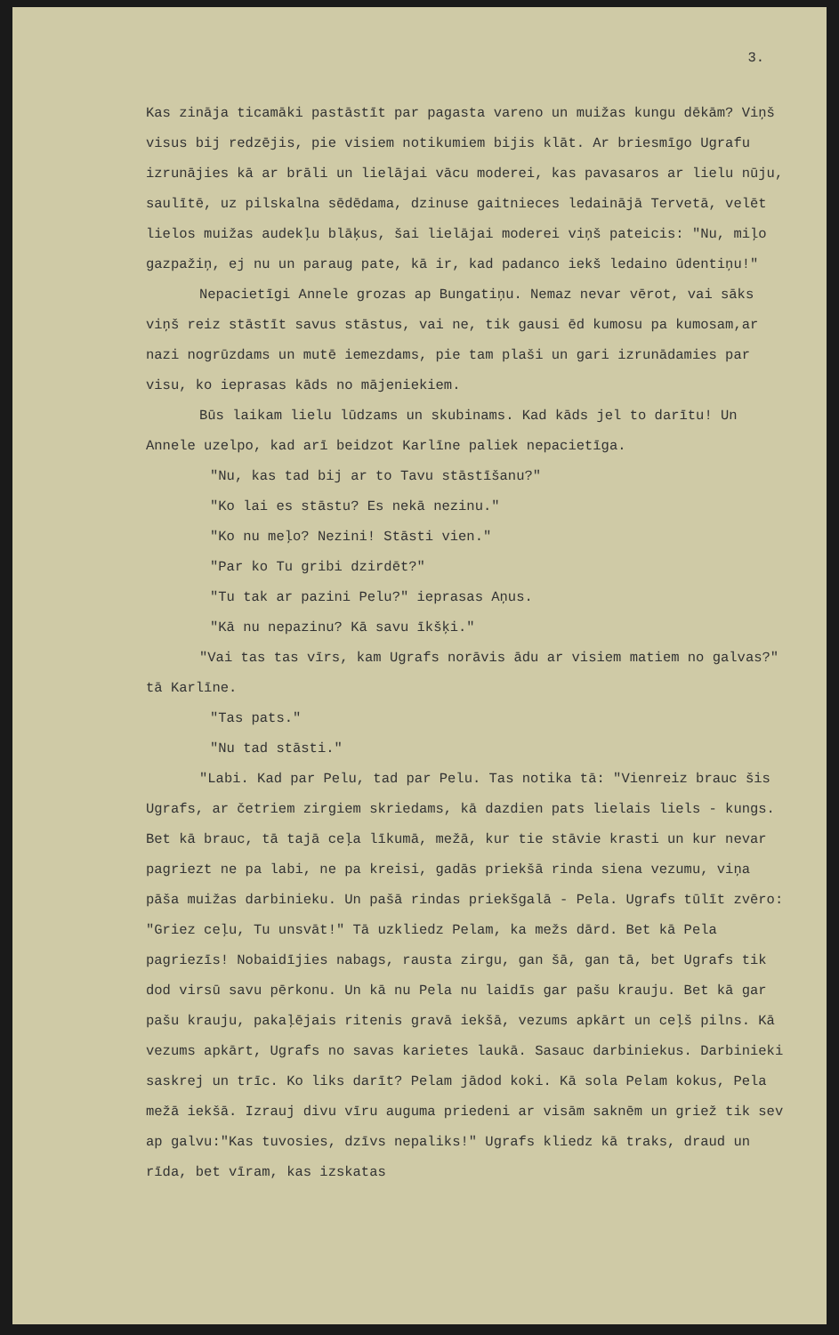3.
Kas zināja ticamāki pastāstīt par pagasta vareno un muižas kungu dēkām? Viņš visus bij redzējis, pie visiem notikumiem bijis klāt. Ar briesmīgo Ugrafu izrunājies kā ar brāli un lielājai vācu moderei, kas pavasaros ar lielu nūju, saulītē, uz pilskalna sēdēdama, dzinuse gaitnieces ledainājā Tervetā, velēt lielos muižas audekļu blāķus, šai lielājai moderei viņš pateicis: "Nu, miļo gazpažiņ, ej nu un paraug pate, kā ir, kad padanco iekš ledaino ūdentiņu!"
Nepacietīgi Annele grozas ap Bungatiņu. Nemaz nevar vērot, vai sāks viņš reiz stāstīt savus stāstus, vai ne, tik gausi ēd kumosu pa kumosam,ar nazi nogrūzdams un mutē iemezdams, pie tam plaši un gari izrunādamies par visu, ko ieprasas kāds no mājeniekiem.
Būs laikam lielu lūdzams un skubinams. Kad kāds jel to darītu! Un Annele uzelpo, kad arī beidzot Karlīne paliek nepacietīga.
"Nu, kas tad bij ar to Tavu stāstīšanu?"
"Ko lai es stāstu? Es nekā nezinu."
"Ko nu meļo? Nezini! Stāsti vien."
"Par ko Tu gribi dzirdēt?"
"Tu tak ar pazini Pelu?" ieprasas Aņus.
"Kā nu nepazinu? Kā savu īkšķi."
"Vai tas tas vīrs, kam Ugrafs norāvis ādu ar visiem matiem no galvas?" tā Karlīne.
"Tas pats."
"Nu tad stāsti."
"Labi. Kad par Pelu, tad par Pelu. Tas notika tā: "Vienreiz brauc šis Ugrafs, ar četriem zirgiem skriedams, kā dazdien pats lielais liels - kungs. Bet kā brauc, tā tajā ceļa līkumā, mežā, kur tie stāvie krasti un kur nevar pagriezt ne pa labi, ne pa kreisi, gadās priekšā rinda siena vezumu, viņa pāša muižas darbinieku. Un pašā rindas priekšgalā - Pela. Ugrafs tūlīt zvēro: "Griez ceļu, Tu unsvāt!" Tā uzkliedz Pelam, ka mežs dārd. Bet kā Pela pagriezīs! Nobaidījies nabags, rausta zirgu, gan šā, gan tā, bet Ugrafs tik dod virsū savu pērkonu. Un kā nu Pela nu laidīs gar pašu krauju. Bet kā gar pašu krauju, pakaļējais ritenis gravā iekšā, vezums apkārt un ceļš pilns. Kā vezums apkārt, Ugrafs no savas karietes laukā. Sasauc darbiniekus. Darbinieki saskrej un trīc. Ko liks darīt? Pelam jādod koki. Kā sola Pelam kokus, Pela mežā iekšā. Izrauj divu vīru auguma priedeni ar visām saknēm un griež tik sev ap galvu:"Kas tuvosies, dzīvs nepaliks!" Ugrafs kliedz kā traks, draud un rīda, bet vīram, kas izskatas